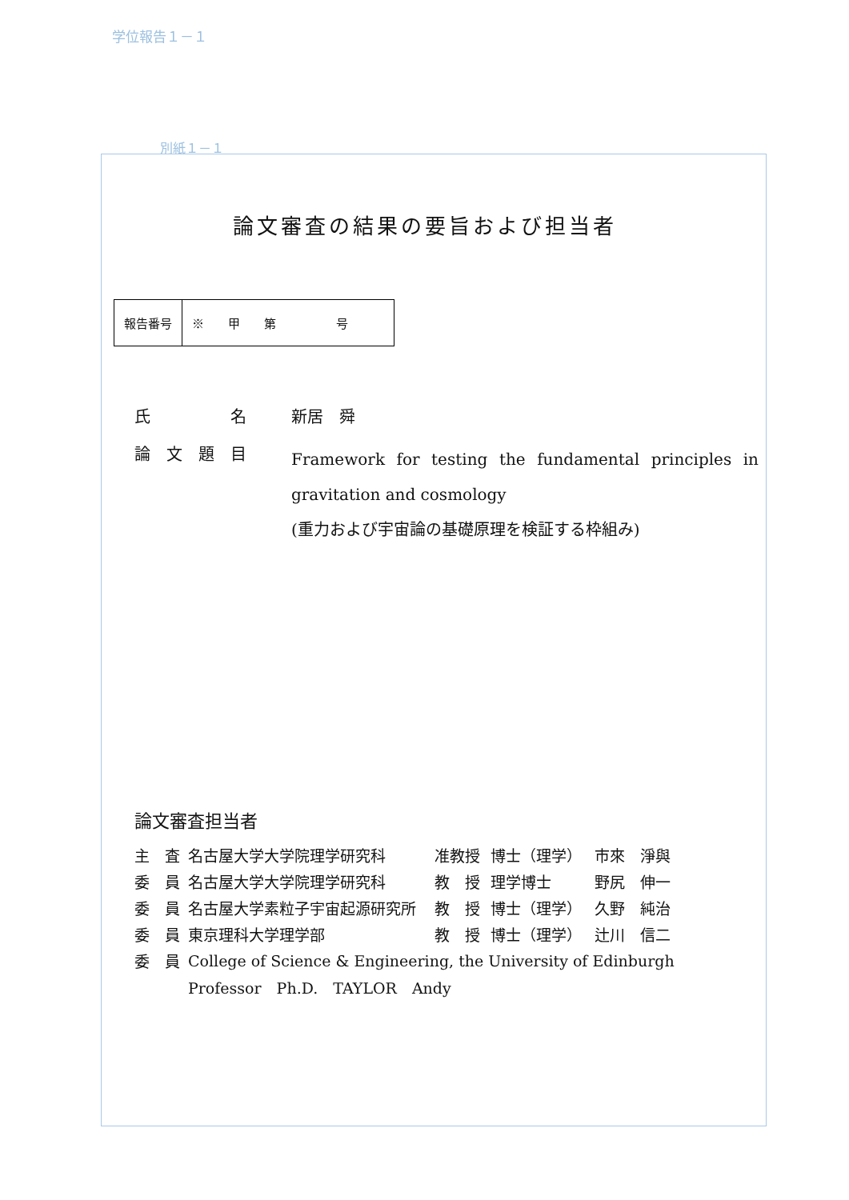学位報告１－１
別紙１－１
論文審査の結果の要旨および担当者
| 報告番号 | ※ 甲 第 号 |
氏　　　　　名 新居　舜
論　文　題　目
Framework for testing the fundamental principles in gravitation and cosmology
(重力および宇宙論の基礎原理を検証する枠組み)
論文審査担当者
| 主 査 | 名古屋大学大学院理学研究科 | 准教授 | 博士（理学） | 市來 淨與 |
| 委 員 | 名古屋大学大学院理学研究科 | 教 授 | 理学博士 | 野尻 伸一 |
| 委 員 | 名古屋大学素粒子宇宙起源研究所 | 教 授 | 博士（理学） | 久野 純治 |
| 委 員 | 東京理科大学理学部 | 教 授 | 博士（理学） | 辻川 信二 |
| 委 員 | College of Science & Engineering, the University of Edinburgh | | | |
| | Professor Ph.D. TAYLOR Andy | | | |